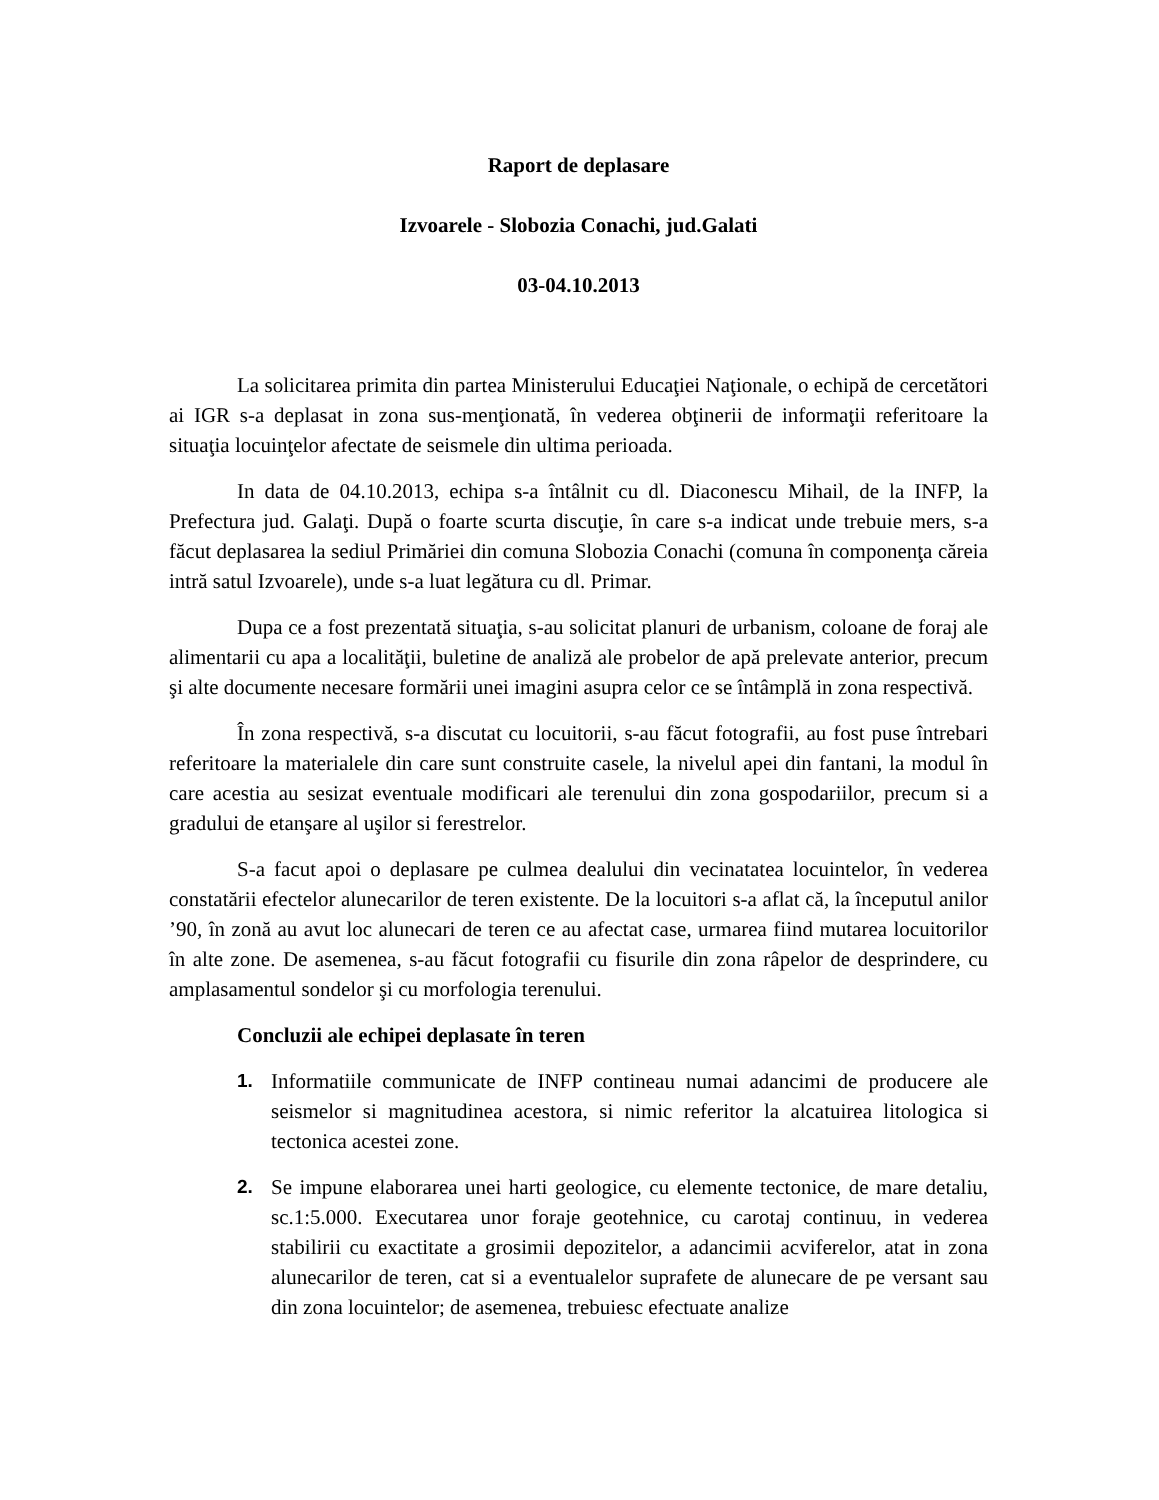Raport de deplasare
Izvoarele - Slobozia Conachi, jud.Galati
03-04.10.2013
La solicitarea primita din partea Ministerului Educaţiei Naţionale, o echipă de cercetători ai IGR s-a deplasat in zona sus-menţionată, în vederea obţinerii de informaţii referitoare la situaţia locuinţelor afectate de seismele din ultima perioada.
In data de 04.10.2013, echipa s-a întâlnit cu dl. Diaconescu Mihail, de la INFP, la Prefectura jud. Galaţi. După o foarte scurta discuţie, în care s-a indicat unde trebuie mers, s-a făcut deplasarea la sediul Primăriei din comuna Slobozia Conachi (comuna în componenţa căreia intră satul Izvoarele), unde s-a luat legătura cu dl. Primar.
Dupa ce a fost prezentată situaţia, s-au solicitat planuri de urbanism, coloane de foraj ale alimentarii cu apa a localităţii, buletine de analiză ale probelor de apă prelevate anterior, precum şi alte documente necesare formării unei imagini asupra celor ce se întâmplă in zona respectivă.
În zona respectivă, s-a discutat cu locuitorii, s-au făcut fotografii, au fost puse întrebari referitoare la materialele din care sunt construite casele, la nivelul apei din fantani, la modul în care acestia au sesizat eventuale modificari ale terenului din zona gospodariilor, precum si a gradului de etanşare al uşilor si ferestrelor.
S-a facut apoi o deplasare pe culmea dealului din vecinatatea locuintelor, în vederea constatării efectelor alunecarilor de teren existente. De la locuitori s-a aflat că, la începutul anilor ’90, în zonă au avut loc alunecari de teren ce au afectat case, urmarea fiind mutarea locuitorilor în alte zone. De asemenea, s-au făcut fotografii cu fisurile din zona râpelor de desprindere, cu amplasamentul sondelor şi cu morfologia terenului.
Concluzii ale echipei deplasate în teren
1. Informatiile communicate de INFP contineau numai adancimi de producere ale seismelor si magnitudinea acestora, si nimic referitor la alcatuirea litologica si tectonica acestei zone.
2. Se impune elaborarea unei harti geologice, cu elemente tectonice, de mare detaliu, sc.1:5.000. Executarea unor foraje geotehnice, cu carotaj continuu, in vederea stabilirii cu exactitate a grosimii depozitelor, a adancimii acviferelor, atat in zona alunecarilor de teren, cat si a eventualelor suprafete de alunecare de pe versant sau din zona locuintelor; de asemenea, trebuiesc efectuate analize